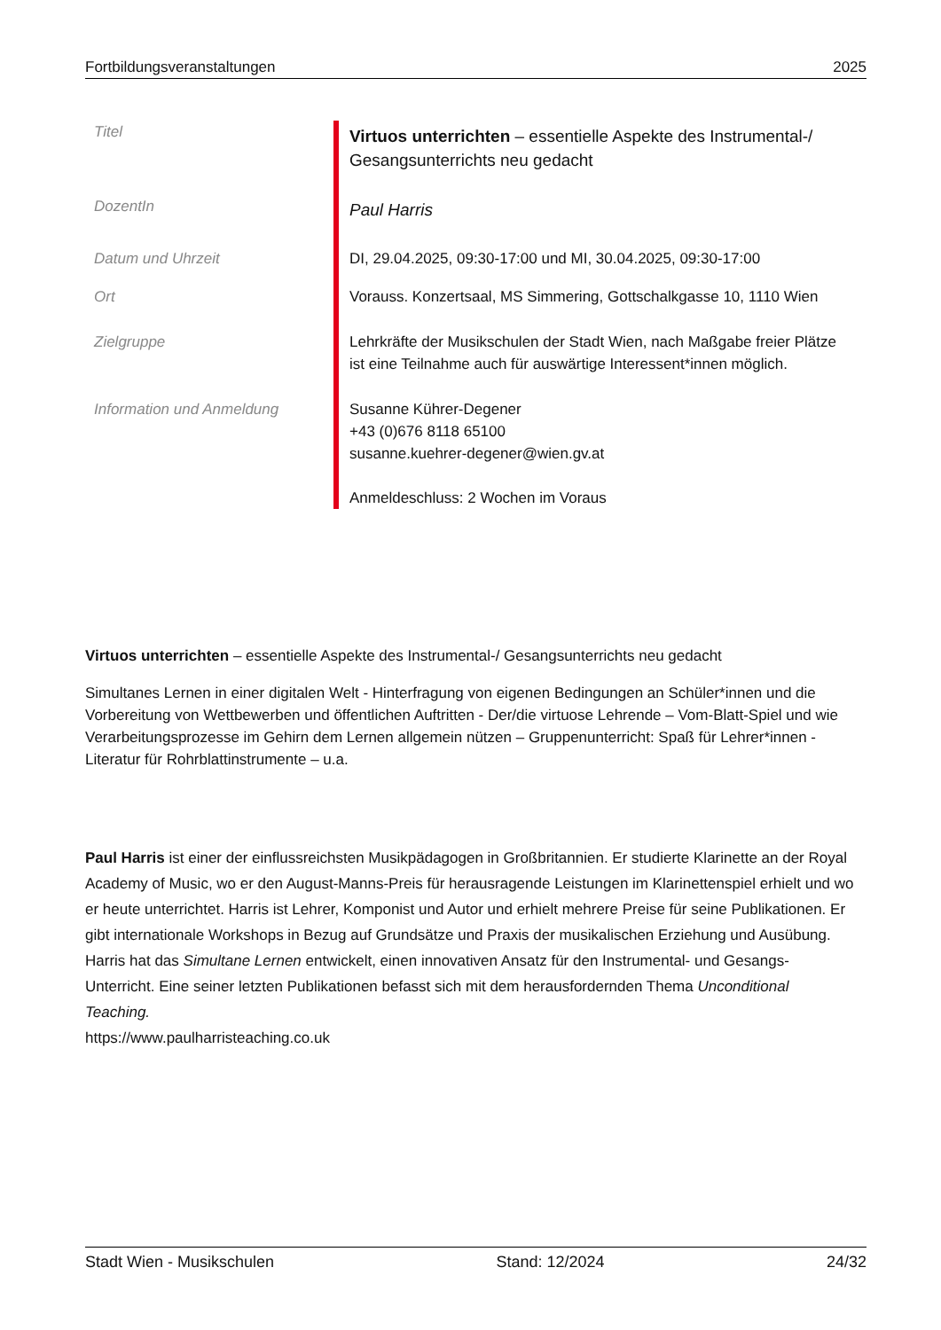Fortbildungsveranstaltungen 2025
| Titel | Virtuos unterrichten – essentielle Aspekte des Instrumental-/ Gesangsunterrichts neu gedacht |
| DozentIn | Paul Harris |
| Datum und Uhrzeit | DI, 29.04.2025, 09:30-17:00 und MI, 30.04.2025, 09:30-17:00 |
| Ort | Vorauss. Konzertsaal, MS Simmering, Gottschalkgasse 10, 1110 Wien |
| Zielgruppe | Lehrkräfte der Musikschulen der Stadt Wien, nach Maßgabe freier Plätze ist eine Teilnahme auch für auswärtige Interessent*innen möglich. |
| Information und Anmeldung | Susanne Kührer-Degener +43 (0)676 8118 65100 susanne.kuehrer-degener@wien.gv.at Anmeldeschluss: 2 Wochen im Voraus |
Virtuos unterrichten – essentielle Aspekte des Instrumental-/ Gesangsunterrichts neu gedacht
Simultanes Lernen in einer digitalen Welt - Hinterfragung von eigenen Bedingungen an Schüler*innen und die Vorbereitung von Wettbewerben und öffentlichen Auftritten - Der/die virtuose Lehrende – Vom-Blatt-Spiel und wie Verarbeitungsprozesse im Gehirn dem Lernen allgemein nützen – Gruppenunterricht: Spaß für Lehrer*innen - Literatur für Rohrblattinstrumente – u.a.
Paul Harris ist einer der einflussreichsten Musikpädagogen in Großbritannien. Er studierte Klarinette an der Royal Academy of Music, wo er den August-Manns-Preis für herausragende Leistungen im Klarinettenspiel erhielt und wo er heute unterrichtet. Harris ist Lehrer, Komponist und Autor und erhielt mehrere Preise für seine Publikationen. Er gibt internationale Workshops in Bezug auf Grundsätze und Praxis der musikalischen Erziehung und Ausübung. Harris hat das Simultane Lernen entwickelt, einen innovativen Ansatz für den Instrumental- und Gesangs-Unterricht. Eine seiner letzten Publikationen befasst sich mit dem herausfordernden Thema Unconditional Teaching.
https://www.paulharristeaching.co.uk
Stadt Wien - Musikschulen Stand: 12/2024 24/32